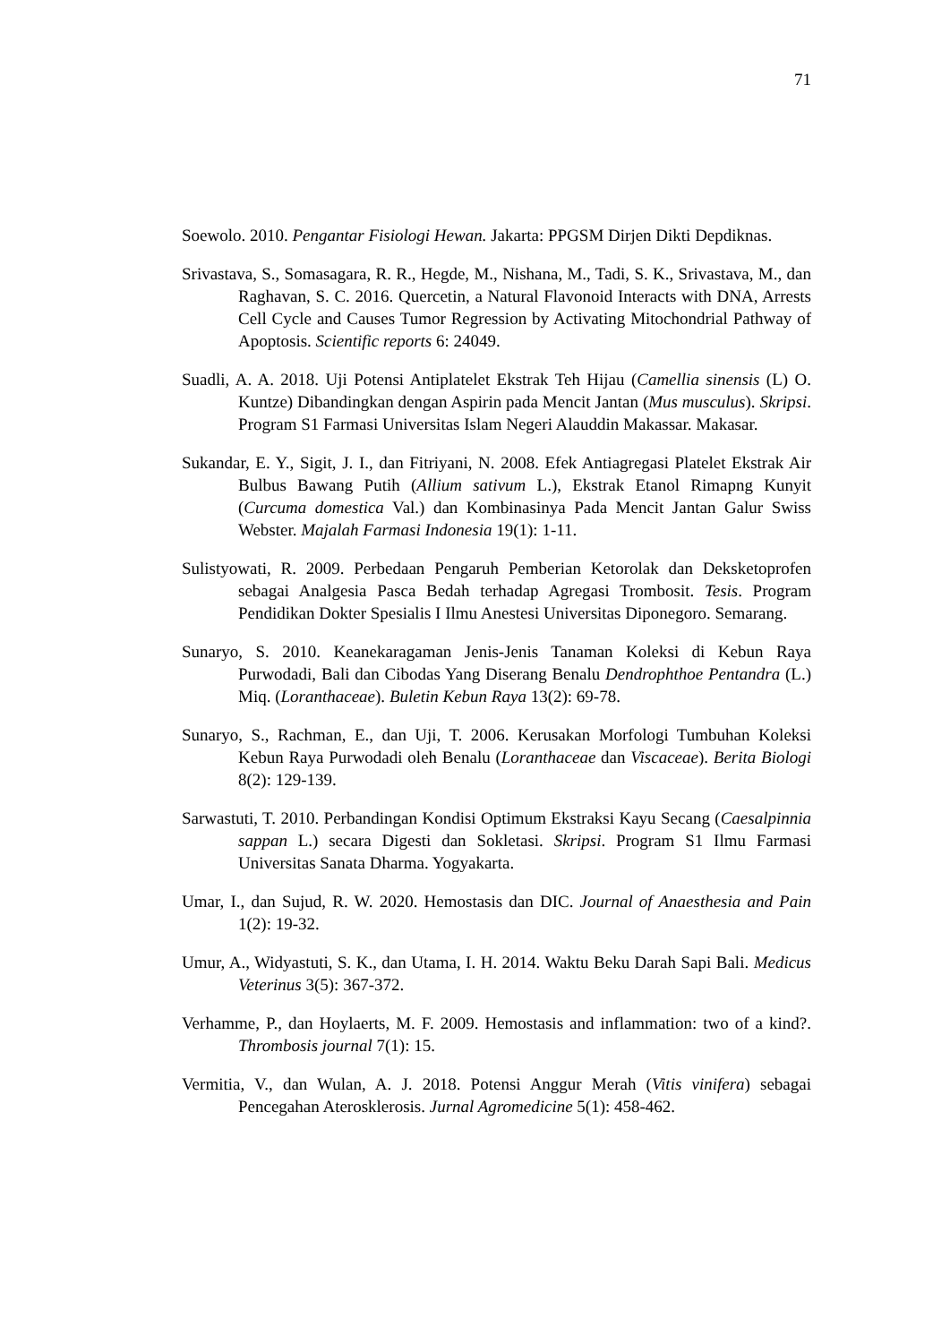71
Soewolo. 2010. Pengantar Fisiologi Hewan. Jakarta: PPGSM Dirjen Dikti Depdiknas.
Srivastava, S., Somasagara, R. R., Hegde, M., Nishana, M., Tadi, S. K., Srivastava, M., dan Raghavan, S. C. 2016. Quercetin, a Natural Flavonoid Interacts with DNA, Arrests Cell Cycle and Causes Tumor Regression by Activating Mitochondrial Pathway of Apoptosis. Scientific reports 6: 24049.
Suadli, A. A. 2018. Uji Potensi Antiplatelet Ekstrak Teh Hijau (Camellia sinensis (L) O. Kuntze) Dibandingkan dengan Aspirin pada Mencit Jantan (Mus musculus). Skripsi. Program S1 Farmasi Universitas Islam Negeri Alauddin Makassar. Makasar.
Sukandar, E. Y., Sigit, J. I., dan Fitriyani, N. 2008. Efek Antiagregasi Platelet Ekstrak Air Bulbus Bawang Putih (Allium sativum L.), Ekstrak Etanol Rimapng Kunyit (Curcuma domestica Val.) dan Kombinasinya Pada Mencit Jantan Galur Swiss Webster. Majalah Farmasi Indonesia 19(1): 1-11.
Sulistyowati, R. 2009. Perbedaan Pengaruh Pemberian Ketorolak dan Deksketoprofen sebagai Analgesia Pasca Bedah terhadap Agregasi Trombosit. Tesis. Program Pendidikan Dokter Spesialis I Ilmu Anestesi Universitas Diponegoro. Semarang.
Sunaryo, S. 2010. Keanekaragaman Jenis-Jenis Tanaman Koleksi di Kebun Raya Purwodadi, Bali dan Cibodas Yang Diserang Benalu Dendrophthoe Pentandra (L.) Miq. (Loranthaceae). Buletin Kebun Raya 13(2): 69-78.
Sunaryo, S., Rachman, E., dan Uji, T. 2006. Kerusakan Morfologi Tumbuhan Koleksi Kebun Raya Purwodadi oleh Benalu (Loranthaceae dan Viscaceae). Berita Biologi 8(2): 129-139.
Sarwastuti, T. 2010. Perbandingan Kondisi Optimum Ekstraksi Kayu Secang (Caesalpinnia sappan L.) secara Digesti dan Sokletasi. Skripsi. Program S1 Ilmu Farmasi Universitas Sanata Dharma. Yogyakarta.
Umar, I., dan Sujud, R. W. 2020. Hemostasis dan DIC. Journal of Anaesthesia and Pain 1(2): 19-32.
Umur, A., Widyastuti, S. K., dan Utama, I. H. 2014. Waktu Beku Darah Sapi Bali. Medicus Veterinus 3(5): 367-372.
Verhamme, P., dan Hoylaerts, M. F. 2009. Hemostasis and inflammation: two of a kind?. Thrombosis journal 7(1): 15.
Vermitia, V., dan Wulan, A. J. 2018. Potensi Anggur Merah (Vitis vinifera) sebagai Pencegahan Aterosklerosis. Jurnal Agromedicine 5(1): 458-462.